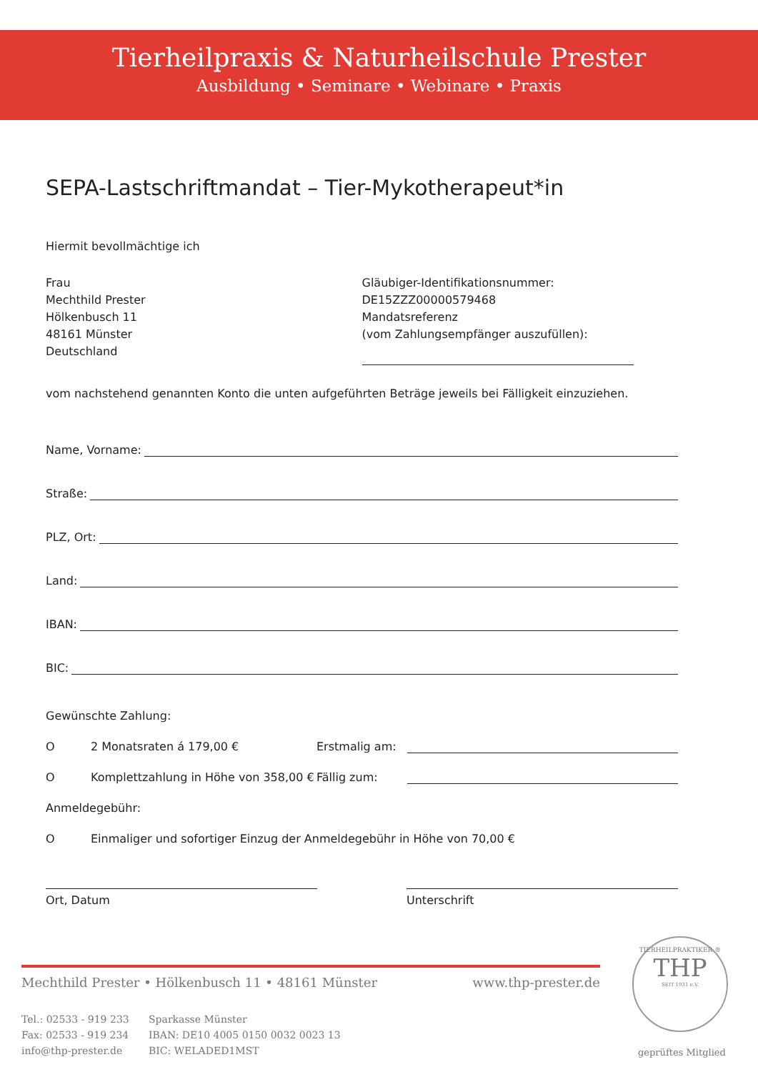Tierheilpraxis & Naturheilschule Prester
Ausbildung • Seminare • Webinare • Praxis
SEPA-Lastschriftmandat – Tier-Mykotherapeut*in
Hiermit bevollmächtige ich
Frau
Mechthild Prester
Hölkenbusch 11
48161 Münster
Deutschland
Gläubiger-Identifikationsnummer:
DE15ZZZ00000579468
Mandatsreferenz
(vom Zahlungsempfänger auszufüllen):
vom nachstehend genannten Konto die unten aufgeführten Beträge jeweils bei Fälligkeit einzuziehen.
Name, Vorname:
Straße:
PLZ, Ort:
Land:
IBAN:
BIC:
Gewünschte Zahlung:
O 2 Monatsraten á 179,00 € Erstmalig am:
O Komplettzahlung in Höhe von 358,00 € Fällig zum:
Anmeldegebühr:
O Einmaliger und sofortiger Einzug der Anmeldegebühr in Höhe von 70,00 €
Ort, Datum Unterschrift
Mechthild Prester • Hölkenbusch 11 • 48161 Münster www.thp-prester.de
Tel.: 02533 - 919 233
Fax: 02533 - 919 234
info@thp-prester.de
Sparkasse Münster
IBAN: DE10 4005 0150 0032 0023 13
BIC: WELADED1MST
TIERHEILPRAKTIKER ®
THP
SEIT 1931 e.V.
geprüftes Mitglied